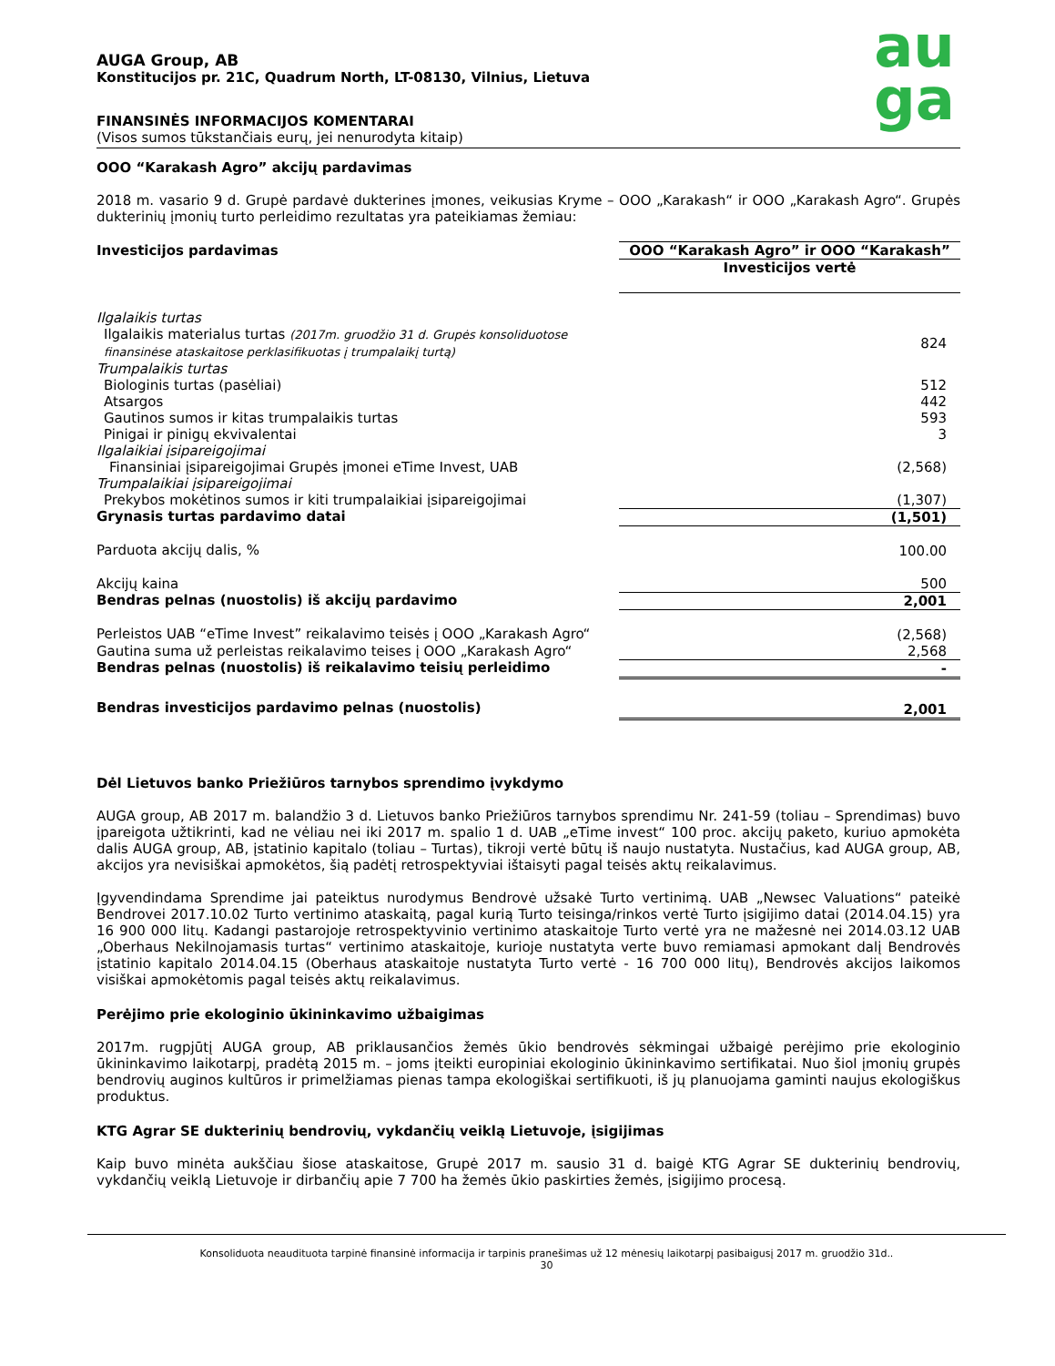au
ga
AUGA Group, AB
Konstitucijos pr. 21C, Quadrum North, LT-08130, Vilnius, Lietuva
FINANSINĖS INFORMACIJOS KOMENTARAI
(Visos sumos tūkstančiais eurų, jei nenurodyta kitaip)
OOO “Karakash Agro” akcijų pardavimas
2018 m. vasario 9 d. Grupė pardavė dukterines įmones, veikusias Kryme – OOO „Karakash“ ir OOO „Karakash Agro“. Grupės dukterinių įmonių turto perleidimo rezultatas yra pateikiamas žemiau:
| Investicijos pardavimas | OOO “Karakash Agro” ir OOO “Karakash” Investicijos vertė |
| Ilgalaikis turtas | |
| Ilgalaikis materialus turtas (2017m. gruodžio 31 d. Grupės konsoliduotose finansinėse ataskaitose perklasifikuotas į trumpalaikį turtą) | 824 |
| Trumpalaikis turtas | |
| Biologinis turtas (pasėliai) | 512 |
| Atsargos | 442 |
| Gautinos sumos ir kitas trumpalaikis turtas | 593 |
| Pinigai ir pinigų ekvivalentai | 3 |
| Ilgalaikiai įsipareigojimai | |
| Finansiniai įsipareigojimai Grupės įmonei eTime Invest, UAB | (2,568) |
| Trumpalaikiai įsipareigojimai | |
| Prekybos mokėtinos sumos ir kiti trumpalaikiai įsipareigojimai | (1,307) |
| Grynasis turtas pardavimo datai | (1,501) |
| Parduota akcijų dalis, % | 100.00 |
| Akcijų kaina | 500 |
| Bendras pelnas (nuostolis) iš akcijų pardavimo | 2,001 |
| Perleistos UAB “eTime Invest” reikalavimo teisės į OOO „Karakash Agro“ | (2,568) |
| Gautina suma už perleistas reikalavimo teises į OOO „Karakash Agro“ | 2,568 |
| Bendras pelnas (nuostolis) iš reikalavimo teisių perleidimo | - |
| Bendras investicijos pardavimo pelnas (nuostolis) | 2,001 |
Dėl Lietuvos banko Priežiūros tarnybos sprendimo įvykdymo
AUGA group, AB 2017 m. balandžio 3 d. Lietuvos banko Priežiūros tarnybos sprendimu Nr. 241-59 (toliau – Sprendimas) buvo įpareigota užtikrinti, kad ne vėliau nei iki 2017 m. spalio 1 d. UAB „eTime invest“ 100 proc. akcijų paketo, kuriuo apmokėta dalis AUGA group, AB, įstatinio kapitalo (toliau – Turtas), tikroji vertė būtų iš naujo nustatyta. Nustačius, kad AUGA group, AB, akcijos yra nevisiškai apmokėtos, šią padėtį retrospektyviai ištaisyti pagal teisės aktų reikalavimus.
Įgyvendindama Sprendime jai pateiktus nurodymus Bendrovė užsakė Turto vertinimą. UAB „Newsec Valuations“ pateikė Bendrovei 2017.10.02 Turto vertinimo ataskaitą, pagal kurią Turto teisinga/rinkos vertė Turto įsigijimo datai (2014.04.15) yra 16 900 000 litų. Kadangi pastarojoje retrospektyvinio vertinimo ataskaitoje Turto vertė yra ne mažesnė nei 2014.03.12 UAB „Oberhaus Nekilnojamasis turtas“ vertinimo ataskaitoje, kurioje nustatyta verte buvo remiamasi apmokant dalį Bendrovės įstatinio kapitalo 2014.04.15 (Oberhaus ataskaitoje nustatyta Turto vertė - 16 700 000 litų), Bendrovės akcijos laikomos visiškai apmokėtomis pagal teisės aktų reikalavimus.
Perėjimo prie ekologinio ūkininkavimo užbaigimas
2017m. rugpjūtį AUGA group, AB priklausančios žemės ūkio bendrovės sėkmingai užbaigė perėjimo prie ekologinio ūkininkavimo laikotarpį, pradėtą 2015 m. – joms įteikti europiniai ekologinio ūkininkavimo sertifikatai. Nuo šiol įmonių grupės bendrovių auginos kultūros ir primelžiamas pienas tampa ekologiškai sertifikuoti, iš jų planuojama gaminti naujus ekologiškus produktus.
KTG Agrar SE dukterinių bendrovių, vykdančių veiklą Lietuvoje, įsigijimas
Kaip buvo minėta aukščiau šiose ataskaitose, Grupė 2017 m. sausio 31 d. baigė KTG Agrar SE dukterinių bendrovių, vykdančių veiklą Lietuvoje ir dirbančių apie 7 700 ha žemės ūkio paskirties žemės, įsigijimo procesą.
Konsoliduota neaudituota tarpinė finansinė informacija ir tarpinis pranešimas už 12 mėnesių laikotarpį pasibaigusį 2017 m. gruodžio 31d..
30